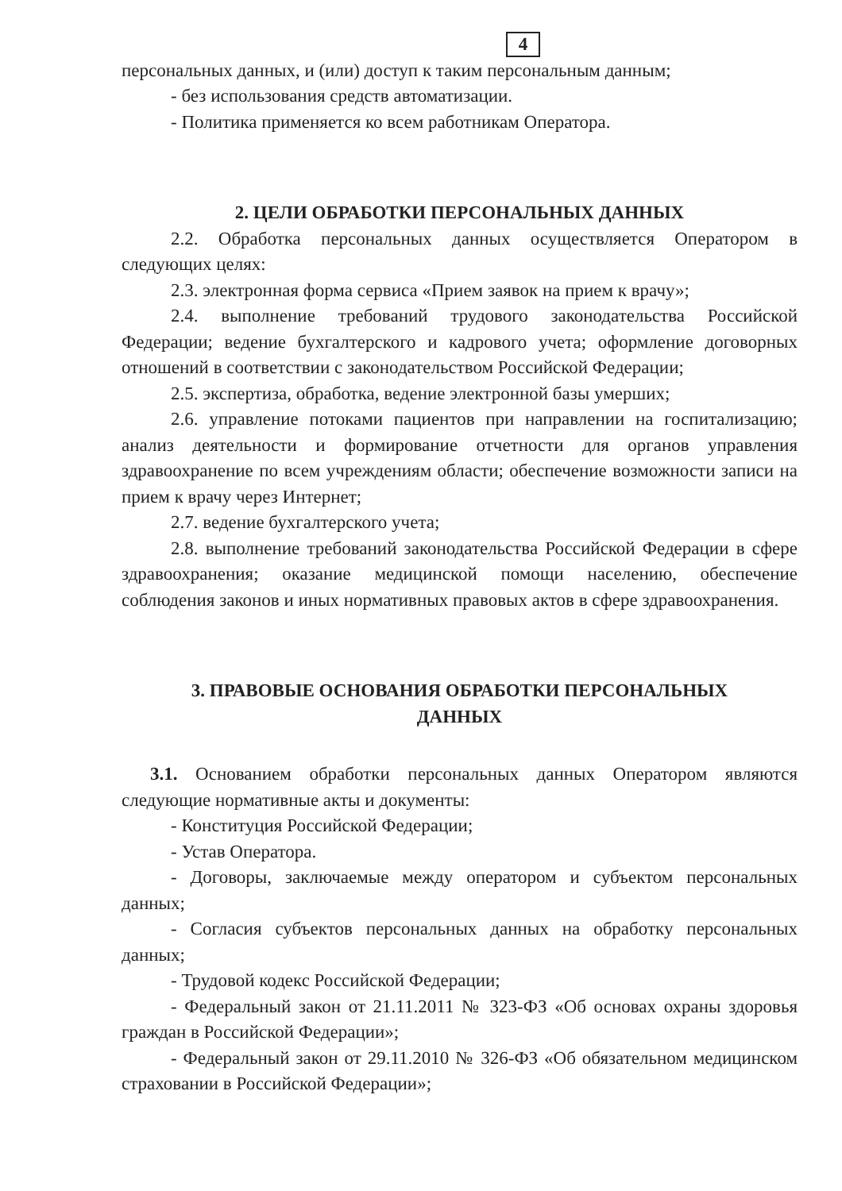4
персональных данных, и (или) доступ к таким персональным данным;
- без использования средств автоматизации.
- Политика применяется ко всем работникам Оператора.
2. ЦЕЛИ ОБРАБОТКИ ПЕРСОНАЛЬНЫХ ДАННЫХ
2.2. Обработка персональных данных осуществляется Оператором в следующих целях:
2.3. электронная форма сервиса «Прием заявок на прием к врачу»;
2.4. выполнение требований трудового законодательства Российской Федерации; ведение бухгалтерского и кадрового учета; оформление договорных отношений в соответствии с законодательством Российской Федерации;
2.5. экспертиза, обработка, ведение электронной базы умерших;
2.6. управление потоками пациентов при направлении на госпитализацию; анализ деятельности и формирование отчетности для органов управления здравоохранение по всем учреждениям области; обеспечение возможности записи на прием к врачу через Интернет;
2.7. ведение бухгалтерского учета;
2.8. выполнение требований законодательства Российской Федерации в сфере здравоохранения; оказание медицинской помощи населению, обеспечение соблюдения законов и иных нормативных правовых актов в сфере здравоохранения.
3. ПРАВОВЫЕ ОСНОВАНИЯ ОБРАБОТКИ ПЕРСОНАЛЬНЫХ
ДАННЫХ
3.1. Основанием обработки персональных данных Оператором являются следующие нормативные акты и документы:
- Конституция Российской Федерации;
- Устав Оператора.
- Договоры, заключаемые между оператором и субъектом персональных данных;
- Согласия субъектов персональных данных на обработку персональных данных;
- Трудовой кодекс Российской Федерации;
- Федеральный закон от 21.11.2011 № 323-ФЗ «Об основах охраны здоровья граждан в Российской Федерации»;
- Федеральный закон от 29.11.2010 № 326-ФЗ «Об обязательном медицинском страховании в Российской Федерации»;